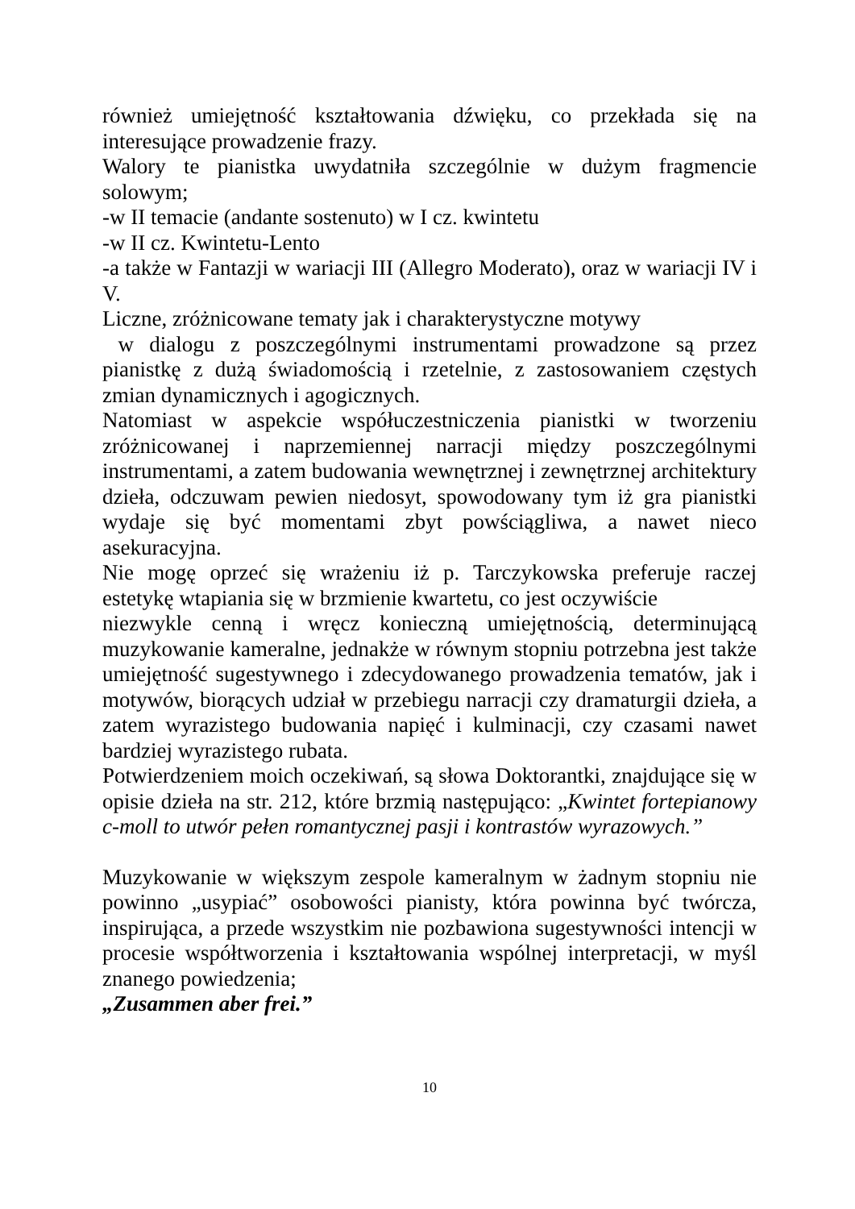również umiejętność kształtowania dźwięku, co przekłada się na interesujące prowadzenie frazy.
Walory te pianistka uwydatniła szczególnie w dużym fragmencie solowym;
-w II temacie (andante sostenuto) w I cz. kwintetu
-w II cz. Kwintetu-Lento
-a także w Fantazji w wariacji III (Allegro Moderato), oraz w wariacji IV i V.
Liczne, zróżnicowane tematy jak i charakterystyczne motywy
w dialogu z poszczególnymi instrumentami prowadzone są przez pianistkę z dużą świadomością i rzetelnie, z zastosowaniem częstych zmian dynamicznych i agogicznych.
Natomiast w aspekcie współuczestniczenia pianistki w tworzeniu zróżnicowanej i naprzemiennej narracji między poszczególnymi instrumentami, a zatem budowania wewnętrznej i zewnętrznej architektury dzieła, odczuwam pewien niedosyt, spowodowany tym iż gra pianistki wydaje się być momentami zbyt powściągliwa, a nawet nieco asekuracyjna.
Nie mogę oprzeć się wrażeniu iż p. Tarczykowska preferuje raczej estetykę wtapiania się w brzmienie kwartetu, co jest oczywiście
niezwykle cenną i wręcz konieczną umiejętnością, determinującą muzykowanie kameralne, jednakże w równym stopniu potrzebna jest także umiejętność sugestywnego i zdecydowanego prowadzenia tematów, jak i motywów, biorących udział w przebiegu narracji czy dramaturgii dzieła, a zatem wyrazistego budowania napięć i kulminacji, czy czasami nawet bardziej wyrazistego rubata.
Potwierdzeniem moich oczekiwań, są słowa Doktorantki, znajdujące się w opisie dzieła na str. 212, które brzmią następująco: „Kwintet fortepianowy c-moll to utwór pełen romantycznej pasji i kontrastów wyrazowych.”
Muzykowanie w większym zespole kameralnym w żadnym stopniu nie powinno „usypiać” osobowości pianisty, która powinna być twórcza, inspirująca, a przede wszystkim nie pozbawiona sugestywności intencji w procesie współtworzenia i kształtowania wspólnej interpretacji, w myśl znanego powiedzenia;
„Zusammen aber frei.”
10